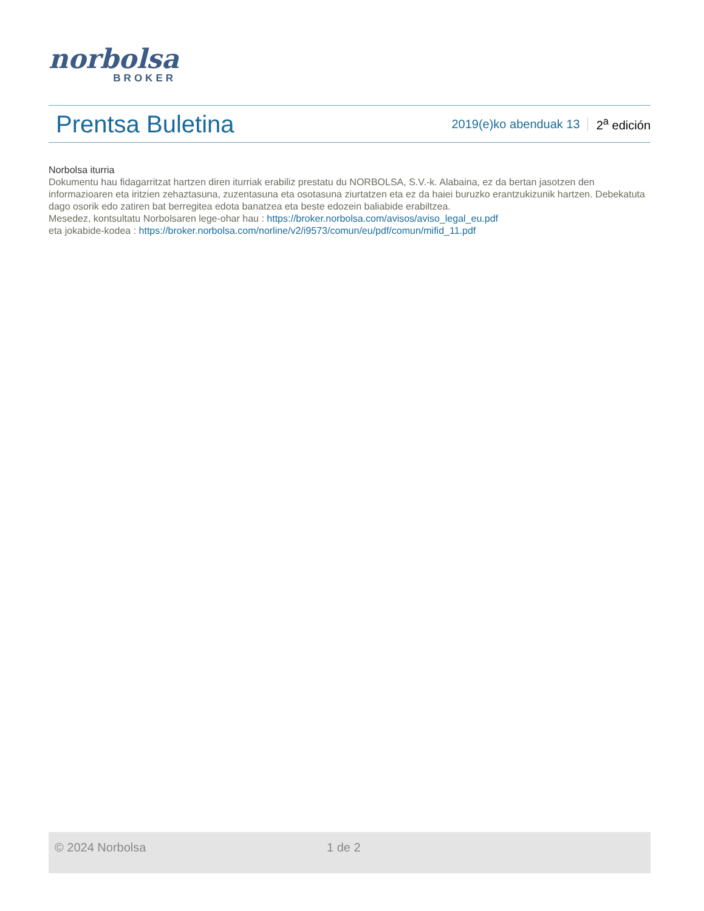norbolsa
BROKER
Prentsa Buletina
2019(e)ko abenduak 13 2<sup>a</sup> edición
Norbolsa iturria
Dokumentu hau fidagarritzat hartzen diren iturriak erabiliz prestatu du NORBOLSA, S.V.-k. Alabaina, ez da bertan jasotzen den informazioaren eta iritzien zehaztasuna, zuzentasuna eta osotasuna ziurtatzen eta ez da haiei buruzko erantzukizunik hartzen. Debekatuta dago osorik edo zatiren bat berregitea edota banatzea eta beste edozein baliabide erabiltzea.
Mesedez, kontsultatu Norbolsaren lege-ohar hau : https://broker.norbolsa.com/avisos/aviso_legal_eu.pdf
eta jokabide-kodea : https://broker.norbolsa.com/norline/v2/i9573/comun/eu/pdf/comun/mifid_11.pdf
© 2024 Norbolsa 1 de 2